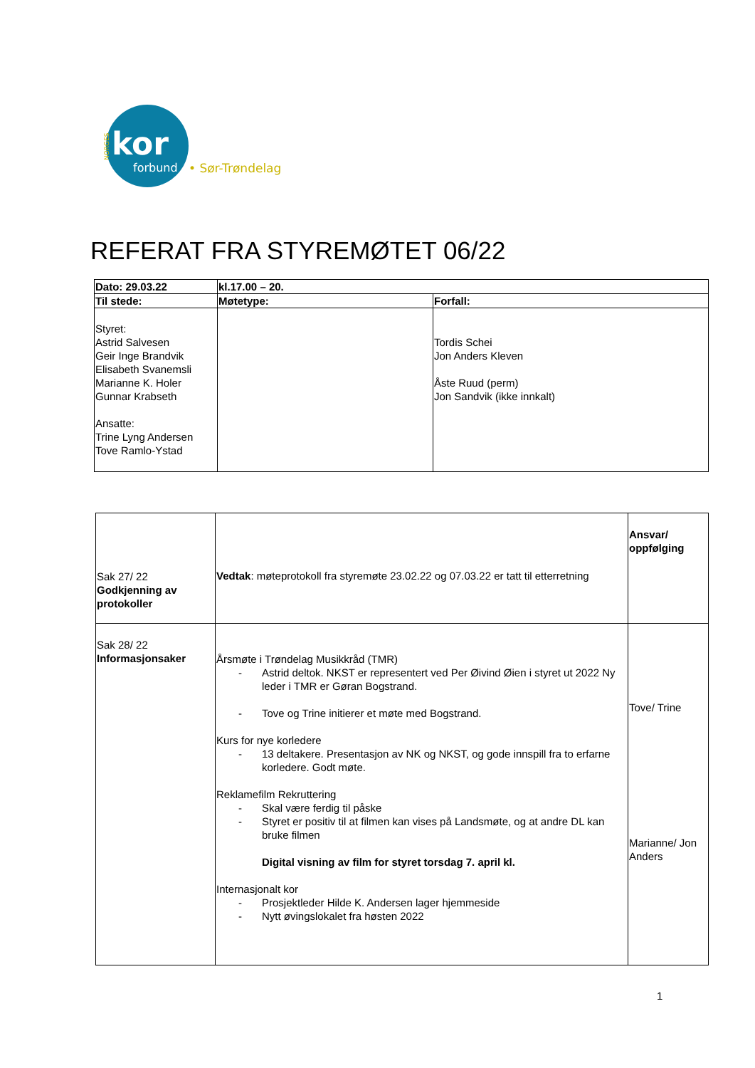NORGES
kor
forbund
• Sør-Trøndelag
REFERAT FRA STYREMØTET 06/22
| Dato: 29.03.22 | kl.17.00 – 20. | |
| Til stede: | Møtetype: | Forfall: |
| Styret: Astrid Salvesen Geir Inge Brandvik Elisabeth Svanemsli Marianne K. Holer Gunnar Krabseth Ansatte: Trine Lyng Andersen Tove Ramlo-Ystad | | Tordis Schei Jon Anders Kleven Åste Ruud (perm) Jon Sandvik (ikke innkalt) |
| Sak 27/ 22 Godkjenning av protokoller | Vedtak : møteprotokoll fra styremøte 23.02.22 og 07.03.22 er tatt til etterretning | Ansvar/ oppfølging |
| Sak 28/ 22 Informasjonsaker | Årsmøte i Trøndelag Musikkråd (TMR) - Astrid deltok. NKST er representert ved Per Øivind Øien i styret ut 2022 Ny leder i TMR er Gøran Bogstrand. - Tove og Trine initierer et møte med Bogstrand. Kurs for nye korledere - 13 deltakere. Presentasjon av NK og NKST, og gode innspill fra to erfarne korledere. Godt møte. Reklamefilm Rekruttering - Skal være ferdig til påske - Styret er positiv til at filmen kan vises på Landsmøte, og at andre DL kan bruke filmen Digital visning av film for styret torsdag 7. april kl. Internasjonalt kor - Prosjektleder Hilde K. Andersen lager hjemmeside - Nytt øvingslokalet fra høsten 2022 | Tove/ Trine Marianne/ Jon Anders |
1